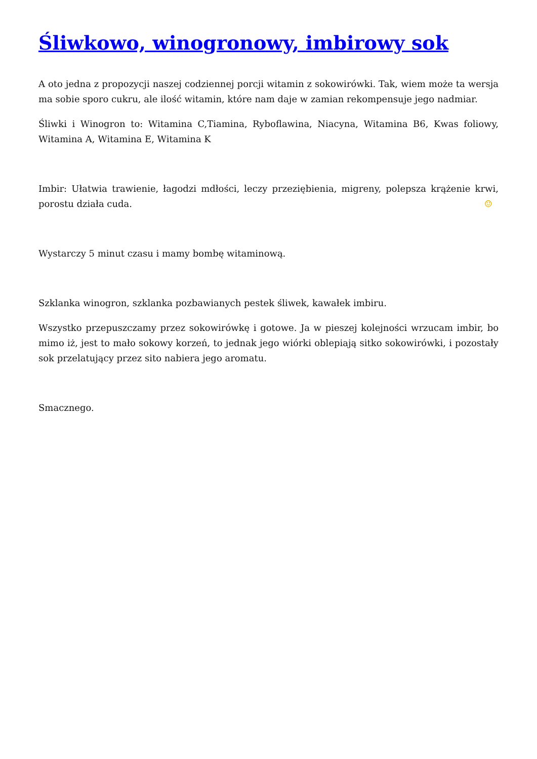Śliwkowo, winogronowy, imbirowy sok
A oto jedna z propozycji naszej codziennej porcji witamin z sokowirówki. Tak, wiem może ta wersja ma sobie sporo cukru, ale ilość witamin, które nam daje w zamian rekompensuje jego nadmiar.
Śliwki i Winogron to: Witamina C,Tiamina, Ryboflawina, Niacyna, Witamina B6, Kwas foliowy, Witamina A, Witamina E, Witamina K
Imbir: Ułatwia trawienie, łagodzi mdłości, leczy przeziębienia, migreny, polepsza krążenie krwi, porostu działa cuda. ☺
Wystarczy 5 minut czasu i mamy bombę witaminową.
Szklanka winogron, szklanka pozbawianych pestek śliwek, kawałek imbiru.
Wszystko przepuszczamy przez sokowirówkę i gotowe. Ja w pieszej kolejności wrzucam imbir, bo mimo iż, jest to mało sokowy korzeń, to jednak jego wiórki oblepiają sitko sokowirówki, i pozostały sok przelatujący przez sito nabiera jego aromatu.
Smacznego.